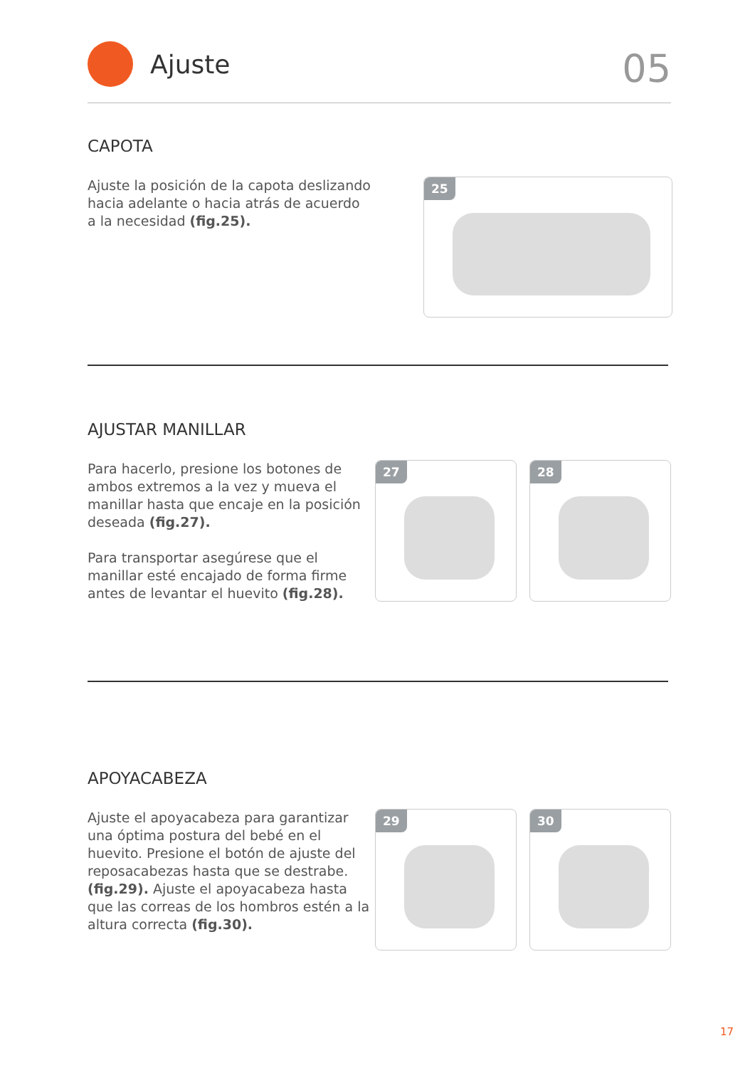Ajuste
05
CAPOTA
Ajuste la posición de la capota deslizando hacia adelante o hacia atrás de acuerdo a la necesidad (fig.25).
25
AJUSTAR MANILLAR
Para hacerlo, presione los botones de ambos extremos a la vez y mueva el manillar hasta que encaje en la posición deseada (fig.27).
Para transportar asegúrese que el manillar esté encajado de forma firme antes de levantar el huevito (fig.28).
27
28
APOYACABEZA
Ajuste el apoyacabeza para garantizar una óptima postura del bebé en el huevito. Presione el botón de ajuste del reposacabezas hasta que se destrabe. (fig.29). Ajuste el apoyacabeza hasta que las correas de los hombros estén a la altura correcta (fig.30).
29
30
17